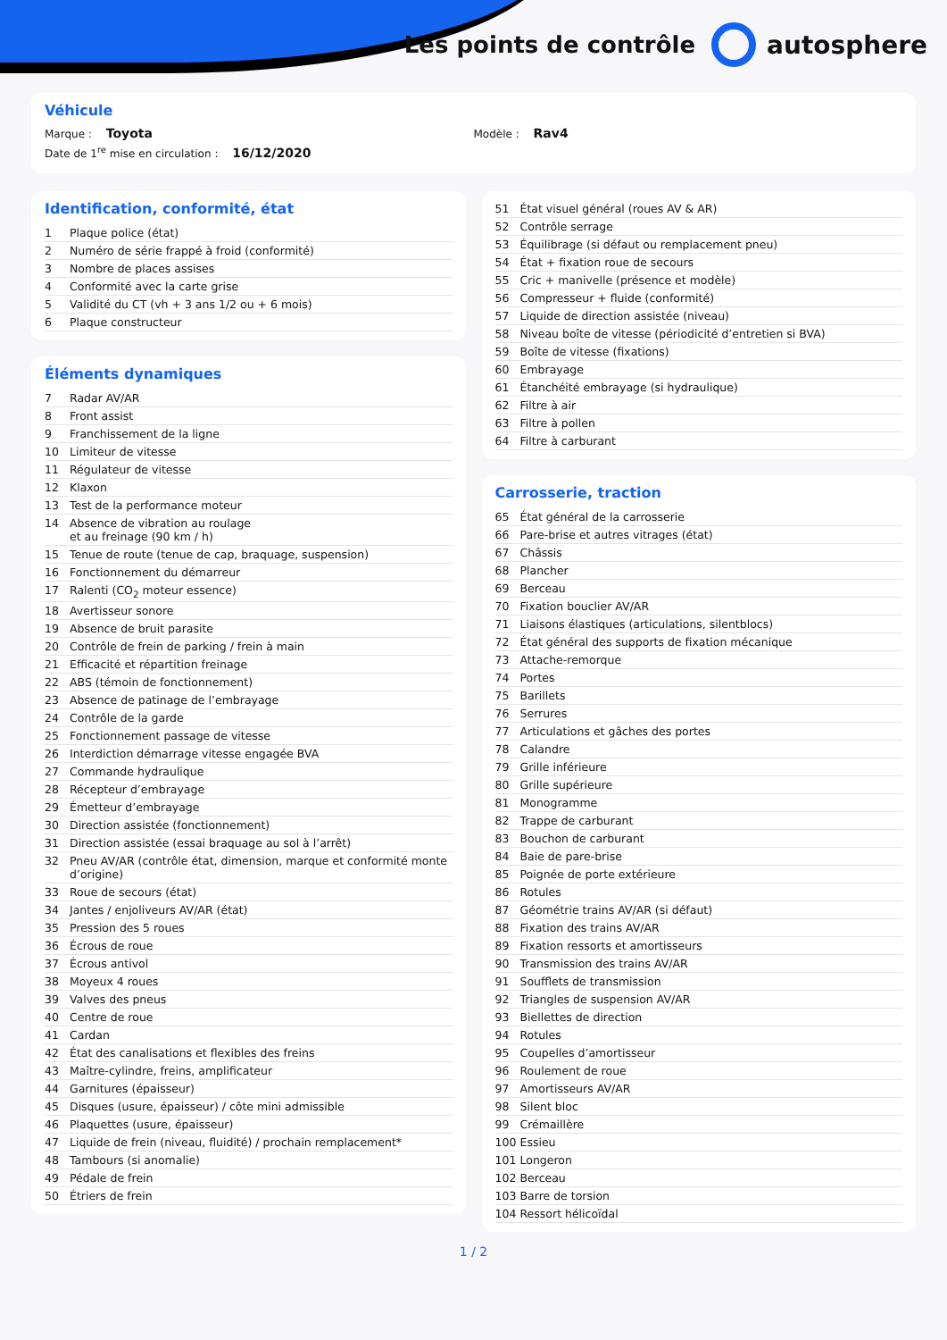Les points de contrôle autosphere
Véhicule
Marque : Toyota Modèle : Rav4
Date de 1<sup>re</sup> mise en circulation : 16/12/2020
Identification, conformité, état
| 1 | Plaque police (état) |
| 2 | Numéro de série frappé à froid (conformité) |
| 3 | Nombre de places assises |
| 4 | Conformité avec la carte grise |
| 5 | Validité du CT (vh + 3 ans 1/2 ou + 6 mois) |
| 6 | Plaque constructeur |
Éléments dynamiques
| 7 | Radar AV/AR |
| 8 | Front assist |
| 9 | Franchissement de la ligne |
| 10 | Limiteur de vitesse |
| 11 | Régulateur de vitesse |
| 12 | Klaxon |
| 13 | Test de la performance moteur |
| 14 | Absence de vibration au roulage et au freinage (90 km / h) |
| 15 | Tenue de route (tenue de cap, braquage, suspension) |
| 16 | Fonctionnement du démarreur |
| 17 | Ralenti (CO<sub>2</sub> moteur essence) |
| 18 | Avertisseur sonore |
| 19 | Absence de bruit parasite |
| 20 | Contrôle de frein de parking / frein à main |
| 21 | Efficacité et répartition freinage |
| 22 | ABS (témoin de fonctionnement) |
| 23 | Absence de patinage de l’embrayage |
| 24 | Contrôle de la garde |
| 25 | Fonctionnement passage de vitesse |
| 26 | Interdiction démarrage vitesse engagée BVA |
| 27 | Commande hydraulique |
| 28 | Récepteur d’embrayage |
| 29 | Émetteur d’embrayage |
| 30 | Direction assistée (fonctionnement) |
| 31 | Direction assistée (essai braquage au sol à l’arrêt) |
| 32 | Pneu AV/AR (contrôle état, dimension, marque et conformité monte d’origine) |
| 33 | Roue de secours (état) |
| 34 | Jantes / enjoliveurs AV/AR (état) |
| 35 | Pression des 5 roues |
| 36 | Écrous de roue |
| 37 | Écrous antivol |
| 38 | Moyeux 4 roues |
| 39 | Valves des pneus |
| 40 | Centre de roue |
| 41 | Cardan |
| 42 | État des canalisations et flexibles des freins |
| 43 | Maître-cylindre, freins, amplificateur |
| 44 | Garnitures (épaisseur) |
| 45 | Disques (usure, épaisseur) / côte mini admissible |
| 46 | Plaquettes (usure, épaisseur) |
| 47 | Liquide de frein (niveau, fluidité) / prochain remplacement* |
| 48 | Tambours (si anomalie) |
| 49 | Pédale de frein |
| 50 | Étriers de frein |
| 51 | État visuel général (roues AV & AR) |
| 52 | Contrôle serrage |
| 53 | Équilibrage (si défaut ou remplacement pneu) |
| 54 | État + fixation roue de secours |
| 55 | Cric + manivelle (présence et modèle) |
| 56 | Compresseur + fluide (conformité) |
| 57 | Liquide de direction assistée (niveau) |
| 58 | Niveau boîte de vitesse (périodicité d’entretien si BVA) |
| 59 | Boîte de vitesse (fixations) |
| 60 | Embrayage |
| 61 | Étanchéité embrayage (si hydraulique) |
| 62 | Filtre à air |
| 63 | Filtre à pollen |
| 64 | Filtre à carburant |
Carrosserie, traction
| 65 | État général de la carrosserie |
| 66 | Pare-brise et autres vitrages (état) |
| 67 | Châssis |
| 68 | Plancher |
| 69 | Berceau |
| 70 | Fixation bouclier AV/AR |
| 71 | Liaisons élastiques (articulations, silentblocs) |
| 72 | État général des supports de fixation mécanique |
| 73 | Attache-remorque |
| 74 | Portes |
| 75 | Barillets |
| 76 | Serrures |
| 77 | Articulations et gâches des portes |
| 78 | Calandre |
| 79 | Grille inférieure |
| 80 | Grille supérieure |
| 81 | Monogramme |
| 82 | Trappe de carburant |
| 83 | Bouchon de carburant |
| 84 | Baie de pare-brise |
| 85 | Poignée de porte extérieure |
| 86 | Rotules |
| 87 | Géométrie trains AV/AR (si défaut) |
| 88 | Fixation des trains AV/AR |
| 89 | Fixation ressorts et amortisseurs |
| 90 | Transmission des trains AV/AR |
| 91 | Soufflets de transmission |
| 92 | Triangles de suspension AV/AR |
| 93 | Biellettes de direction |
| 94 | Rotules |
| 95 | Coupelles d’amortisseur |
| 96 | Roulement de roue |
| 97 | Amortisseurs AV/AR |
| 98 | Silent bloc |
| 99 | Crémaillère |
| 100 | Essieu |
| 101 | Longeron |
| 102 | Berceau |
| 103 | Barre de torsion |
| 104 | Ressort hélicoïdal |
1 / 2